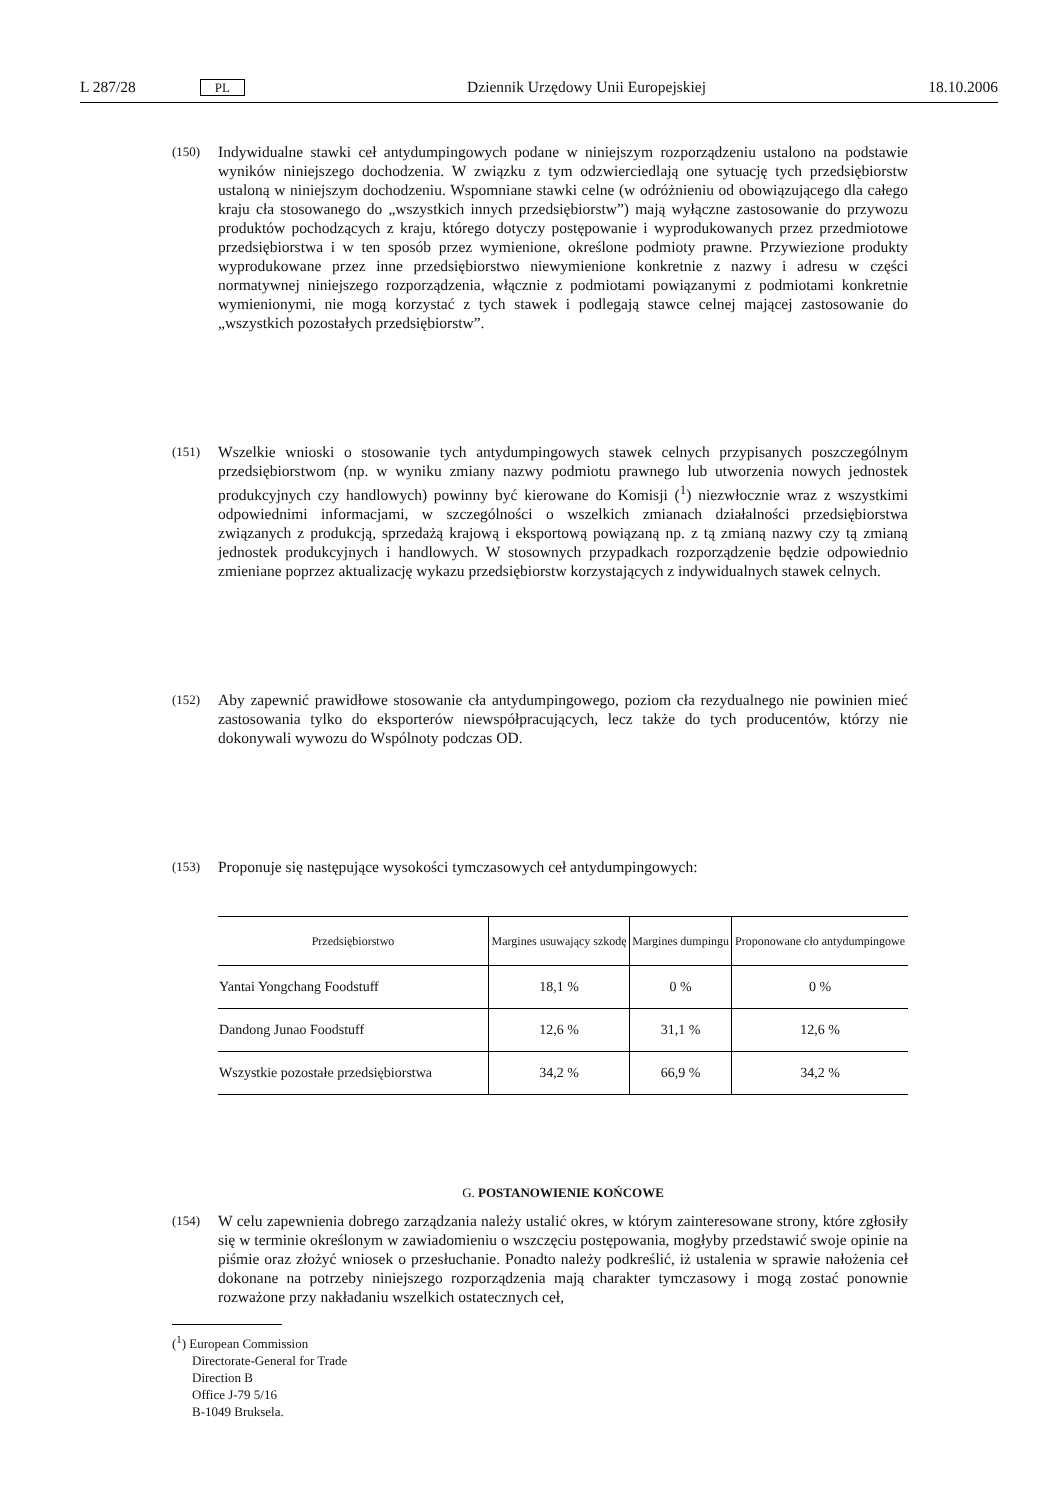L 287/28 PL Dziennik Urzędowy Unii Europejskiej 18.10.2006
(150) Indywidualne stawki ceł antydumpingowych podane w niniejszym rozporządzeniu ustalono na podstawie wyników niniejszego dochodzenia. W związku z tym odzwierciedlają one sytuację tych przedsiębiorstw ustaloną w niniejszym dochodzeniu. Wspomniane stawki celne (w odróżnieniu od obowiązującego dla całego kraju cła stosowanego do „wszystkich innych przedsiębiorstw”) mają wyłączne zastosowanie do przywozu produktów pochodzących z kraju, którego dotyczy postępowanie i wyprodukowanych przez przedmiotowe przedsiębiorstwa i w ten sposób przez wymienione, określone podmioty prawne. Przywiezione produkty wyprodukowane przez inne przedsiębiorstwo niewymienione konkretnie z nazwy i adresu w części normatywnej niniejszego rozporządzenia, włącznie z podmiotami powiązanymi z podmiotami konkretnie wymienionymi, nie mogą korzystać z tych stawek i podlegają stawce celnej mającej zastosowanie do „wszystkich pozostałych przedsiębiorstw”.
(151) Wszelkie wnioski o stosowanie tych antydumpingowych stawek celnych przypisanych poszczególnym przedsiębiorstwom (np. w wyniku zmiany nazwy podmiotu prawnego lub utworzenia nowych jednostek produkcyjnych czy handlowych) powinny być kierowane do Komisji (<sup>1</sup>) niezwłocznie wraz z wszystkimi odpowiednimi informacjami, w szczególności o wszelkich zmianach działalności przedsiębiorstwa związanych z produkcją, sprzedażą krajową i eksportową powiązaną np. z tą zmianą nazwy czy tą zmianą jednostek produkcyjnych i handlowych. W stosownych przypadkach rozporządzenie będzie odpowiednio zmieniane poprzez aktualizację wykazu przedsiębiorstw korzystających z indywidualnych stawek celnych.
(152) Aby zapewnić prawidłowe stosowanie cła antydumpingowego, poziom cła rezydualnego nie powinien mieć zastosowania tylko do eksporterów niewspółpracujących, lecz także do tych producentów, którzy nie dokonywali wywozu do Wspólnoty podczas OD.
(153) Proponuje się następujące wysokości tymczasowych ceł antydumpingowych:
| Przedsiębiorstwo | Margines usuwający szkodę | Margines dumpingu | Proponowane cło antydumpingowe |
| --- | --- | --- | --- |
| Yantai Yongchang Foodstuff | 18,1 % | 0 % | 0 % |
| Dandong Junao Foodstuff | 12,6 % | 31,1 % | 12,6 % |
| Wszystkie pozostałe przedsiębiorstwa | 34,2 % | 66,9 % | 34,2 % |
G. POSTANOWIENIE KOŃCOWE
(154) W celu zapewnienia dobrego zarządzania należy ustalić okres, w którym zainteresowane strony, które zgłosiły się w terminie określonym w zawiadomieniu o wszczęciu postępowania, mogłyby przedstawić swoje opinie na piśmie oraz złożyć wniosek o przesłuchanie. Ponadto należy podkreślić, iż ustalenia w sprawie nałożenia ceł dokonane na potrzeby niniejszego rozporządzenia mają charakter tymczasowy i mogą zostać ponownie rozważone przy nakładaniu wszelkich ostatecznych ceł,
(<sup>1</sup>) European Commission
Directorate-General for Trade
Direction B
Office J-79 5/16
B-1049 Bruksela.